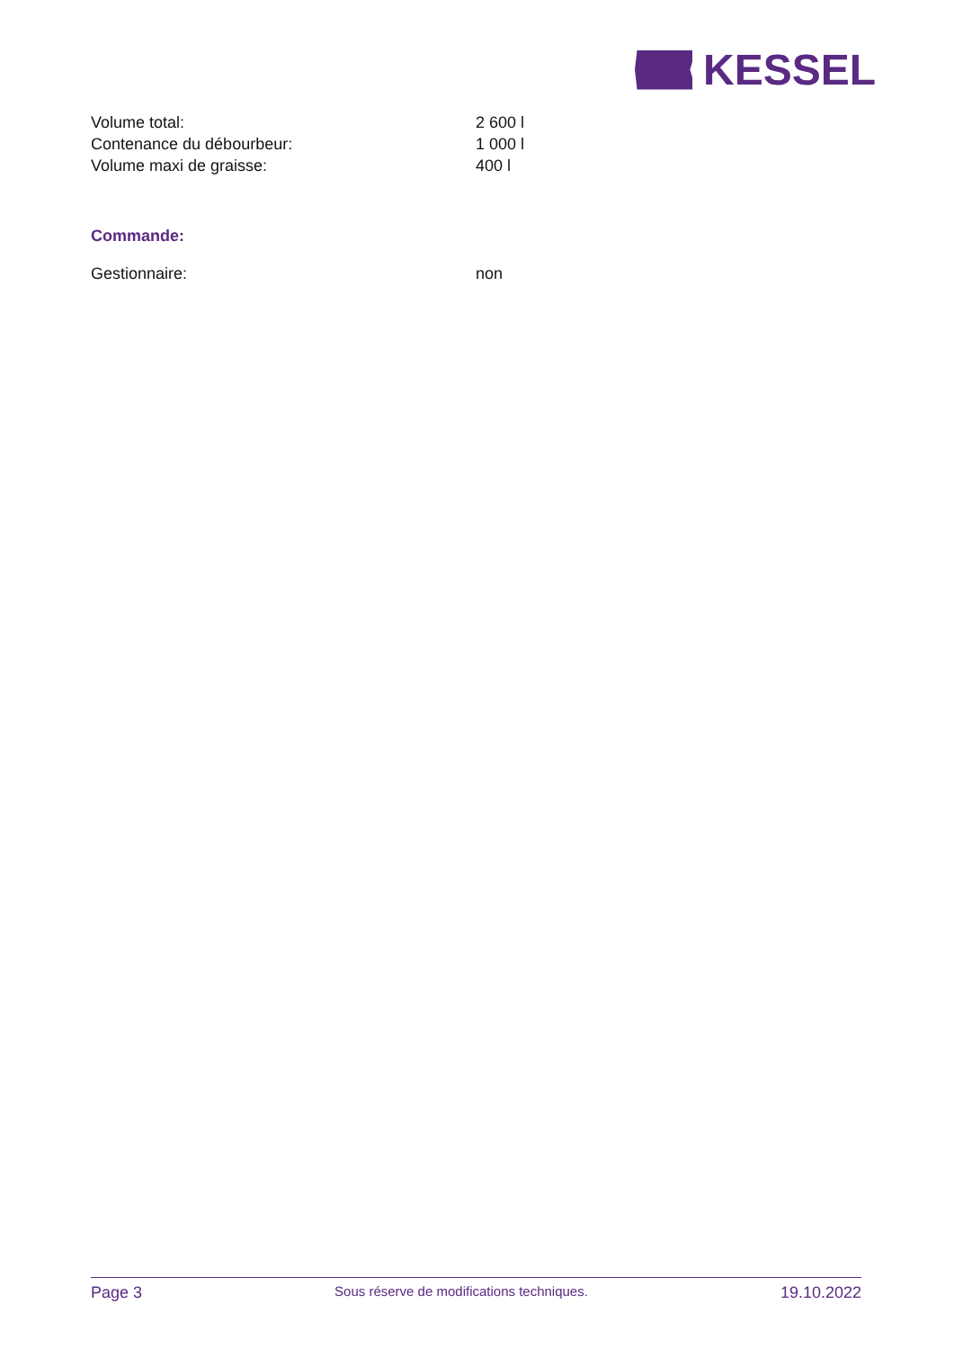KESSEL
| Volume total: | 2 600 l |
| Contenance du débourbeur: | 1 000 l |
| Volume maxi de graisse: | 400 l |
Commande:
| Gestionnaire: | non |
Page 3 Sous réserve de modifications techniques. 19.10.2022